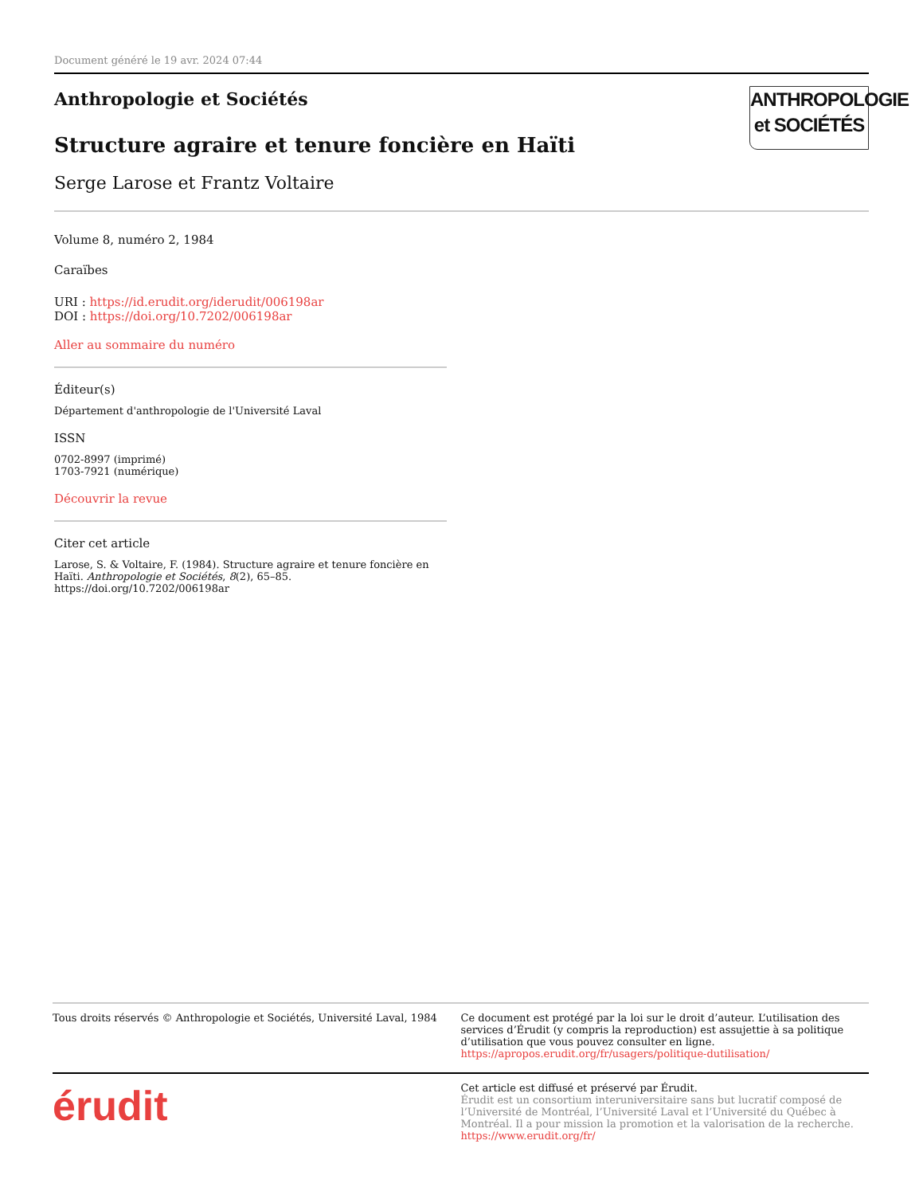Document généré le 19 avr. 2024 07:44
ANTHROPOLOGIE
et SOCIÉTÉS
Anthropologie et Sociétés
Structure agraire et tenure foncière en Haïti
Serge Larose et Frantz Voltaire
Volume 8, numéro 2, 1984
Caraïbes
URI : https://id.erudit.org/iderudit/006198ar
DOI : https://doi.org/10.7202/006198ar
Aller au sommaire du numéro
Éditeur(s)
Département d'anthropologie de l'Université Laval
ISSN
0702-8997 (imprimé)
1703-7921 (numérique)
Découvrir la revue
Citer cet article
Larose, S. & Voltaire, F. (1984). Structure agraire et tenure foncière en Haïti. Anthropologie et Sociétés, 8(2), 65–85. https://doi.org/10.7202/006198ar
Tous droits réservés © Anthropologie et Sociétés, Université Laval, 1984
Ce document est protégé par la loi sur le droit d’auteur. L’utilisation des services d’Érudit (y compris la reproduction) est assujettie à sa politique d’utilisation que vous pouvez consulter en ligne.
https://apropos.erudit.org/fr/usagers/politique-dutilisation/
érudit
Cet article est diffusé et préservé par Érudit.
Érudit est un consortium interuniversitaire sans but lucratif composé de l’Université de Montréal, l’Université Laval et l’Université du Québec à Montréal. Il a pour mission la promotion et la valorisation de la recherche.
https://www.erudit.org/fr/